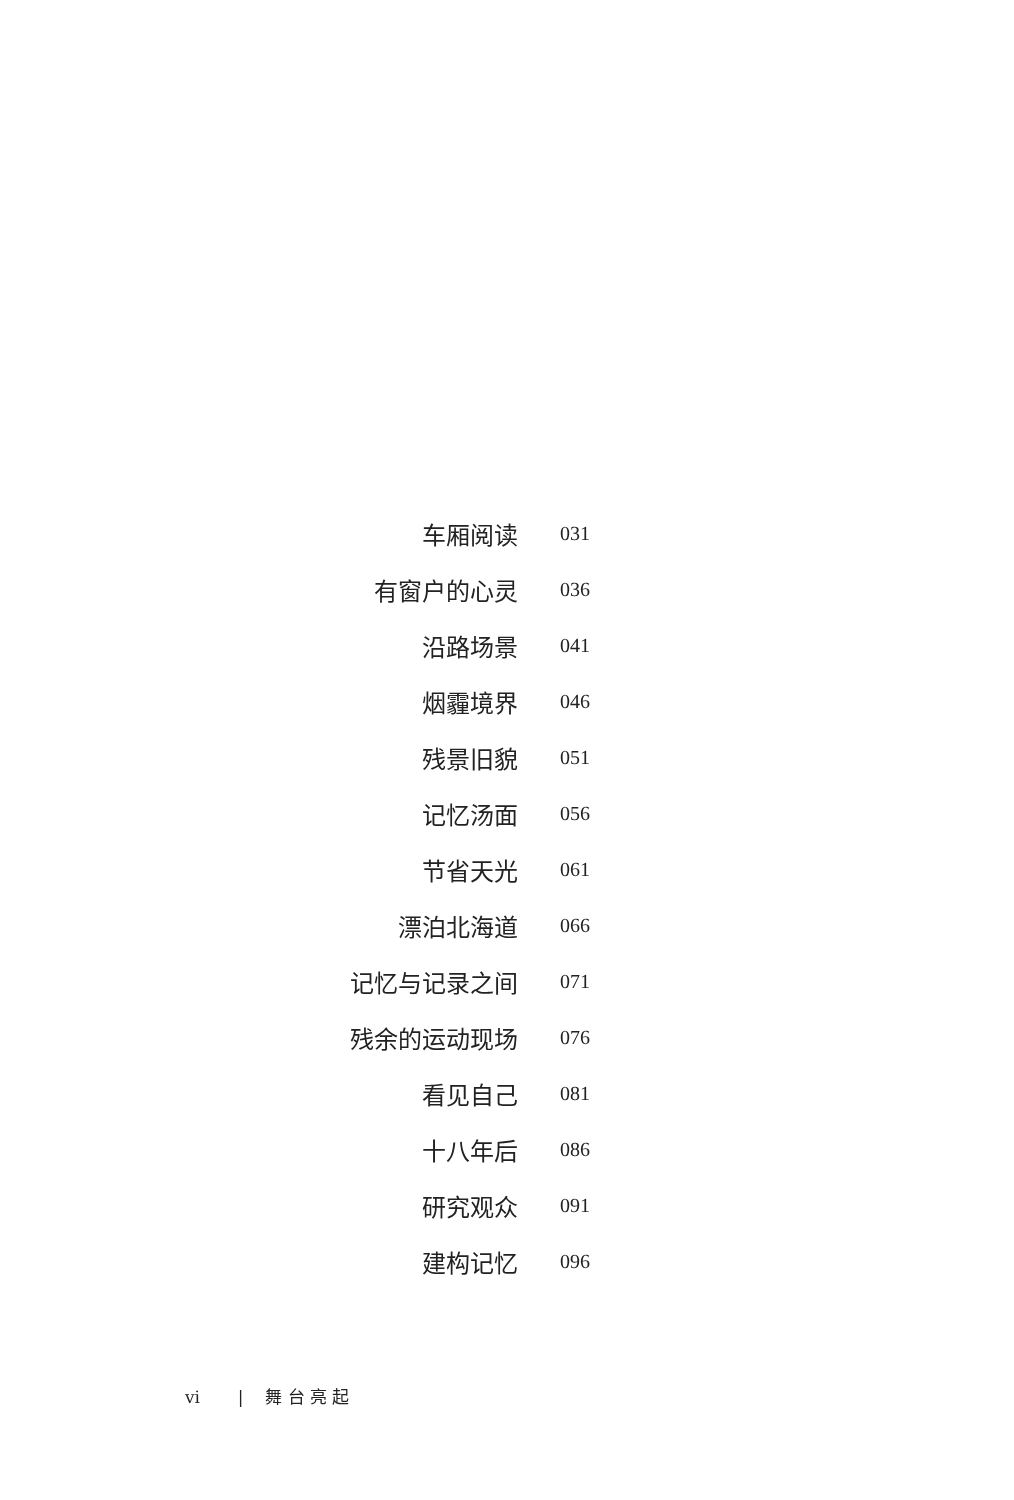车厢阅读 031
有窗户的心灵 036
沿路场景 041
烟霾境界 046
残景旧貌 051
记忆汤面 056
节省天光 061
漂泊北海道 066
记忆与记录之间 071
残余的运动现场 076
看见自己 081
十八年后 086
研究观众 091
建构记忆 096
vi | 舞 台 亮 起